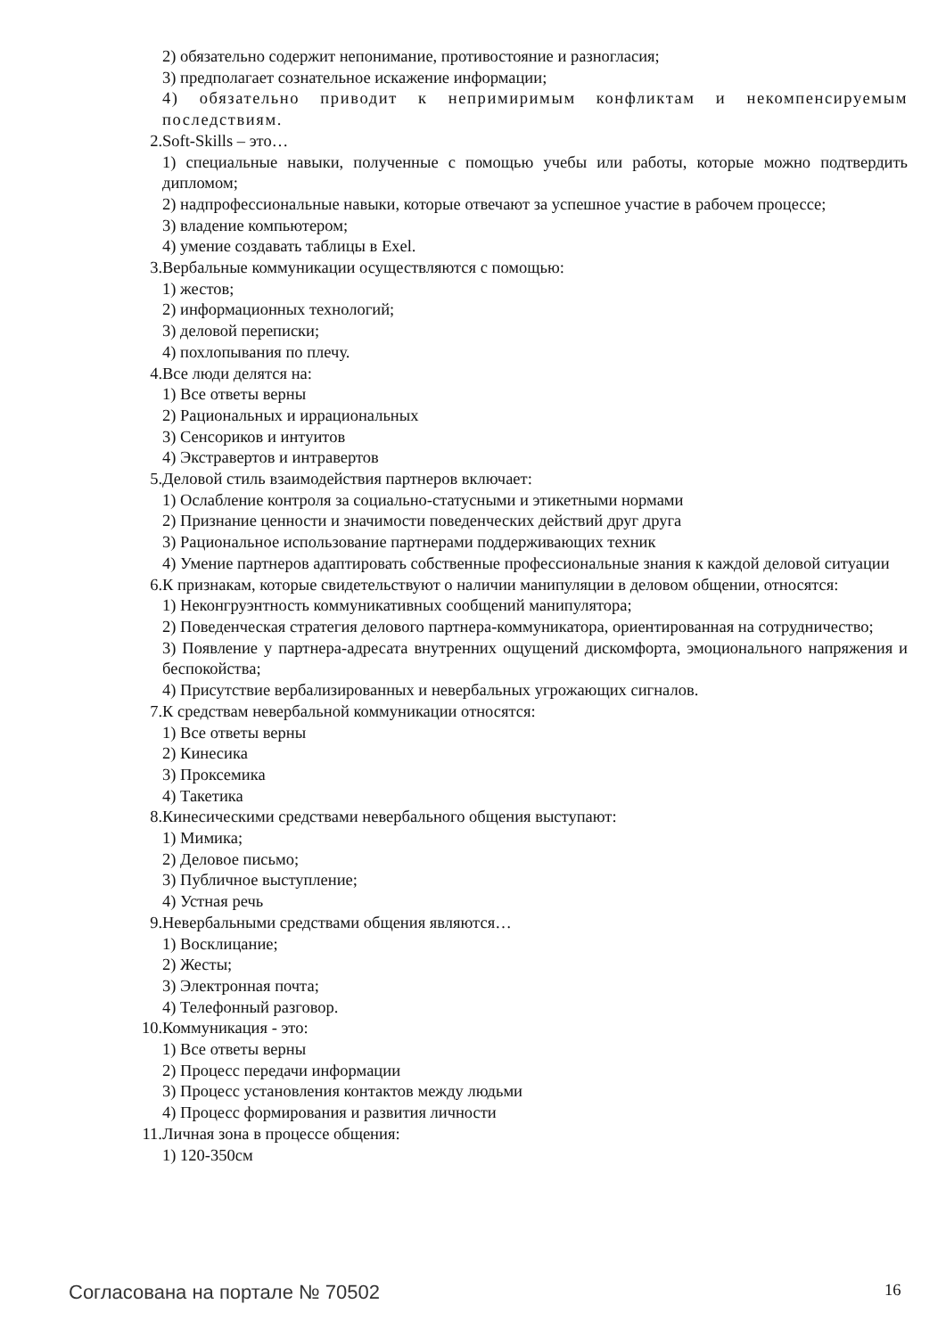2) обязательно содержит непонимание, противостояние и разногласия;
3) предполагает сознательное искажение информации;
4) обязательно приводит к непримиримым конфликтам и некомпенсируемым последствиям.
2. Soft-Skills – это…
1) специальные навыки, полученные с помощью учебы или работы, которые можно подтвердить дипломом;
2) надпрофессиональные навыки, которые отвечают за успешное участие в рабочем процессе;
3) владение компьютером;
4) умение создавать таблицы в Exel.
3. Вербальные коммуникации осуществляются с помощью:
1) жестов;
2) информационных технологий;
3) деловой переписки;
4) похлопывания по плечу.
4. Все люди делятся на:
1) Все ответы верны
2) Рациональных и иррациональных
3) Сенсориков и интуитов
4) Экстравертов и интравертов
5. Деловой стиль взаимодействия партнеров включает:
1) Ослабление контроля за социально-статусными и этикетными нормами
2) Признание ценности и значимости поведенческих действий друг друга
3) Рациональное использование партнерами поддерживающих техник
4) Умение партнеров адаптировать собственные профессиональные знания к каждой деловой ситуации
6. К признакам, которые свидетельствуют о наличии манипуляции в деловом общении, относятся:
1) Неконгруэнтность коммуникативных сообщений манипулятора;
2) Поведенческая стратегия делового партнера-коммуникатора, ориентированная на сотрудничество;
3) Появление у партнера-адресата внутренних ощущений дискомфорта, эмоционального напряжения и беспокойства;
4) Присутствие вербализированных и невербальных угрожающих сигналов.
7. К средствам невербальной коммуникации относятся:
1) Все ответы верны
2) Кинесика
3) Проксемика
4) Такетика
8. Кинесическими средствами невербального общения выступают:
1) Мимика;
2) Деловое письмо;
3) Публичное выступление;
4) Устная речь
9. Невербальными средствами общения являются…
1) Восклицание;
2) Жесты;
3) Электронная почта;
4) Телефонный разговор.
10. Коммуникация - это:
1) Все ответы верны
2) Процесс передачи информации
3) Процесс установления контактов между людьми
4) Процесс формирования и развития личности
11. Личная зона в процессе общения:
1) 120-350см
Согласована на портале № 70502 16